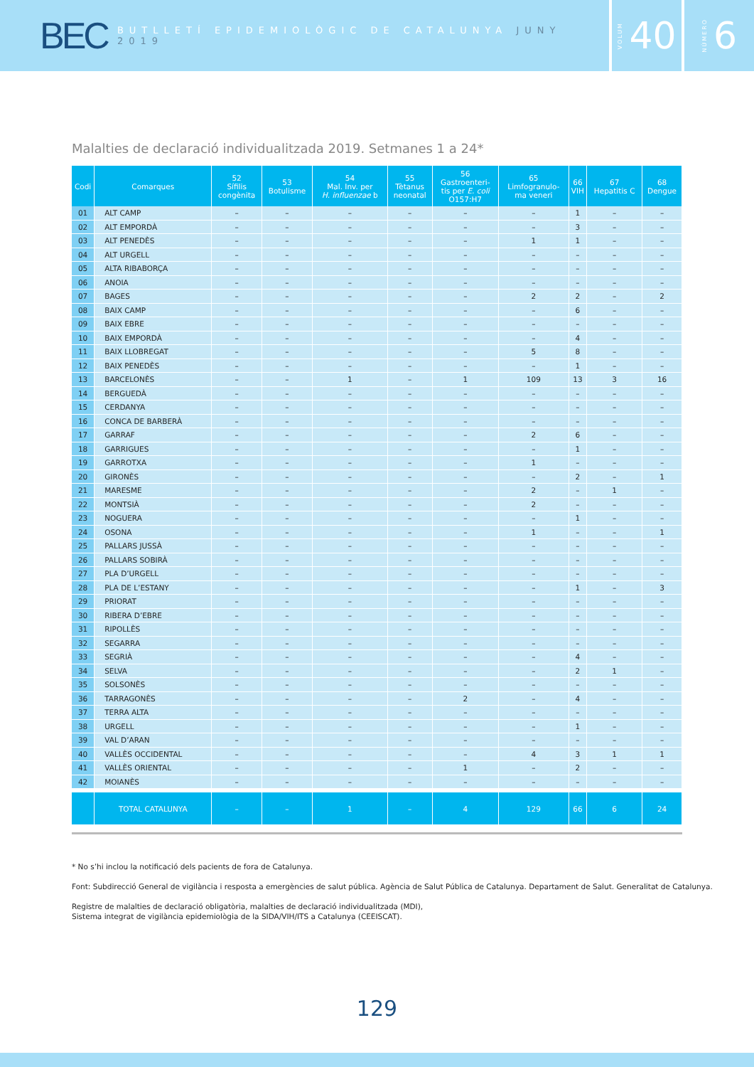BEC BUTLLETÍ EPIDEMIOLÒGIC DE CATALUNYA JUNY 2019
VOLUM 40
NÚMERO 6
Malalties de declaració individualitzada 2019. Setmanes 1 a 24*
| Codi | Comarques | 52 Sífilis congènita | 53 Botulisme | 54 Mal. Inv. per H. influenzae b | 55 Tètanus neonatal | 56 Gastroenteri- tis per E. coli O157:H7 | 65 Limfogranulo- ma veneri | 66 VIH | 67 Hepatitis C | 68 Dengue |
| --- | --- | --- | --- | --- | --- | --- | --- | --- | --- | --- |
| 01 | ALT CAMP | – | – | – | – | – | – | 1 | – | – |
| 02 | ALT EMPORDÀ | – | – | – | – | – | – | 3 | – | – |
| 03 | ALT PENEDÈS | – | – | – | – | – | 1 | 1 | – | – |
| 04 | ALT URGELL | – | – | – | – | – | – | – | – | – |
| 05 | ALTA RIBABORÇA | – | – | – | – | – | – | – | – | – |
| 06 | ANOIA | – | – | – | – | – | – | – | – | – |
| 07 | BAGES | – | – | – | – | – | 2 | 2 | – | 2 |
| 08 | BAIX CAMP | – | – | – | – | – | – | 6 | – | – |
| 09 | BAIX EBRE | – | – | – | – | – | – | – | – | – |
| 10 | BAIX EMPORDÀ | – | – | – | – | – | – | 4 | – | – |
| 11 | BAIX LLOBREGAT | – | – | – | – | – | 5 | 8 | – | – |
| 12 | BAIX PENEDÈS | – | – | – | – | – | – | 1 | – | – |
| 13 | BARCELONÈS | – | – | 1 | – | 1 | 109 | 13 | 3 | 16 |
| 14 | BERGUEDÀ | – | – | – | – | – | – | – | – | – |
| 15 | CERDANYA | – | – | – | – | – | – | – | – | – |
| 16 | CONCA DE BARBERÀ | – | – | – | – | – | – | – | – | – |
| 17 | GARRAF | – | – | – | – | – | 2 | 6 | – | – |
| 18 | GARRIGUES | – | – | – | – | – | – | 1 | – | – |
| 19 | GARROTXA | – | – | – | – | – | 1 | – | – | – |
| 20 | GIRONÈS | – | – | – | – | – | – | 2 | – | 1 |
| 21 | MARESME | – | – | – | – | – | 2 | – | 1 | – |
| 22 | MONTSIÀ | – | – | – | – | – | 2 | – | – | – |
| 23 | NOGUERA | – | – | – | – | – | – | 1 | – | – |
| 24 | OSONA | – | – | – | – | – | 1 | – | – | 1 |
| 25 | PALLARS JUSSÀ | – | – | – | – | – | – | – | – | – |
| 26 | PALLARS SOBIRÀ | – | – | – | – | – | – | – | – | – |
| 27 | PLA D’URGELL | – | – | – | – | – | – | – | – | – |
| 28 | PLA DE L’ESTANY | – | – | – | – | – | – | 1 | – | 3 |
| 29 | PRIORAT | – | – | – | – | – | – | – | – | – |
| 30 | RIBERA D’EBRE | – | – | – | – | – | – | – | – | – |
| 31 | RIPOLLÈS | – | – | – | – | – | – | – | – | – |
| 32 | SEGARRA | – | – | – | – | – | – | – | – | – |
| 33 | SEGRIÀ | – | – | – | – | – | – | 4 | – | – |
| 34 | SELVA | – | – | – | – | – | – | 2 | 1 | – |
| 35 | SOLSONÈS | – | – | – | – | – | – | – | – | – |
| 36 | TARRAGONÈS | – | – | – | – | 2 | – | 4 | – | – |
| 37 | TERRA ALTA | – | – | – | – | – | – | – | – | – |
| 38 | URGELL | – | – | – | – | – | – | 1 | – | – |
| 39 | VAL D’ARAN | – | – | – | – | – | – | – | – | – |
| 40 | VALLÈS OCCIDENTAL | – | – | – | – | – | 4 | 3 | 1 | 1 |
| 41 | VALLÈS ORIENTAL | – | – | – | – | 1 | – | 2 | – | – |
| 42 | MOIANÈS | – | – | – | – | – | – | – | – | – |
| | TOTAL CATALUNYA | – | – | 1 | – | 4 | 129 | 66 | 6 | 24 |
* No s’hi inclou la notificació dels pacients de fora de Catalunya.
Font: Subdirecció General de vigilància i resposta a emergències de salut pública. Agència de Salut Pública de Catalunya. Departament de Salut. Generalitat de Catalunya.
Registre de malalties de declaració obligatòria, malalties de declaració individualitzada (MDI),
Sistema integrat de vigilància epidemiològia de la SIDA/VIH/ITS a Catalunya (CEEISCAT).
129